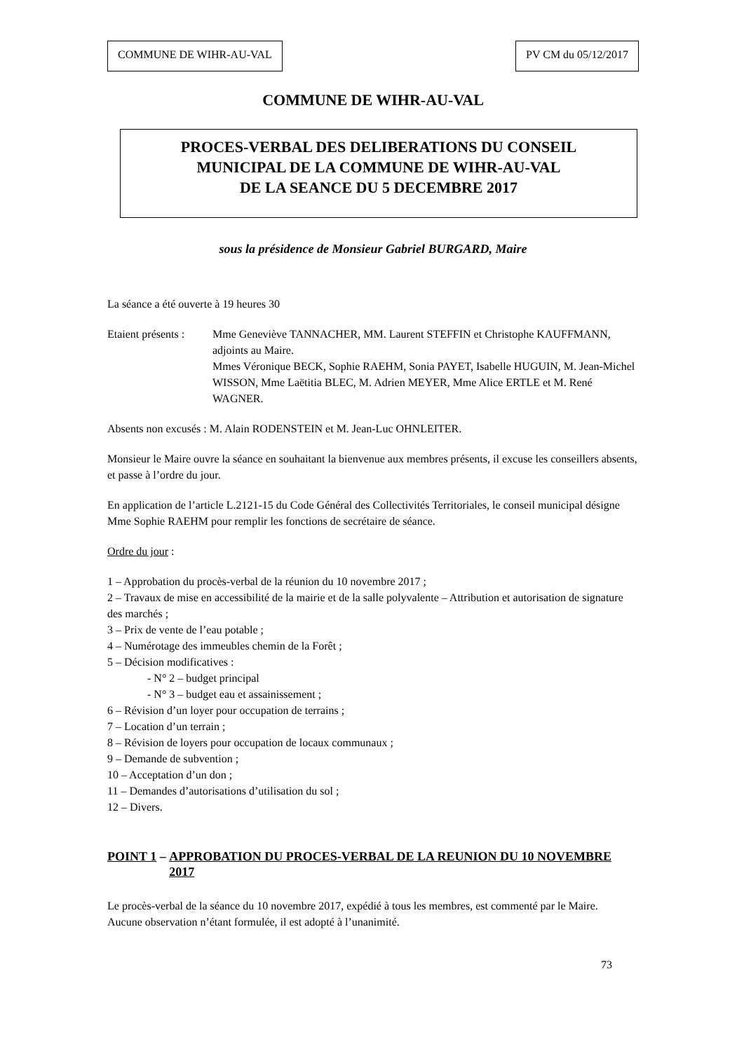COMMUNE DE WIHR-AU-VAL PV CM du 05/12/2017
COMMUNE DE WIHR-AU-VAL
PROCES-VERBAL DES DELIBERATIONS DU CONSEIL
MUNICIPAL DE LA COMMUNE DE WIHR-AU-VAL
DE LA SEANCE DU 5 DECEMBRE 2017
sous la présidence de Monsieur Gabriel BURGARD, Maire
La séance a été ouverte à 19 heures 30
Etaient présents :
Mme Geneviève TANNACHER, MM. Laurent STEFFIN et Christophe KAUFFMANN, adjoints au Maire.
Mmes Véronique BECK, Sophie RAEHM, Sonia PAYET, Isabelle HUGUIN, M. Jean-Michel WISSON, Mme Laëtitia BLEC, M. Adrien MEYER, Mme Alice ERTLE et M. René WAGNER.
Absents non excusés : M. Alain RODENSTEIN et M. Jean-Luc OHNLEITER.
Monsieur le Maire ouvre la séance en souhaitant la bienvenue aux membres présents, il excuse les conseillers absents, et passe à l’ordre du jour.
En application de l’article L.2121-15 du Code Général des Collectivités Territoriales, le conseil municipal désigne Mme Sophie RAEHM pour remplir les fonctions de secrétaire de séance.
Ordre du jour :
1 – Approbation du procès-verbal de la réunion du 10 novembre 2017 ;
2 – Travaux de mise en accessibilité de la mairie et de la salle polyvalente – Attribution et autorisation de signature des marchés ;
3 – Prix de vente de l’eau potable ;
4 – Numérotage des immeubles chemin de la Forêt ;
5 – Décision modificatives :
- N° 2 – budget principal
- N° 3 – budget eau et assainissement ;
6 – Révision d’un loyer pour occupation de terrains ;
7 – Location d’un terrain ;
8 – Révision de loyers pour occupation de locaux communaux ;
9 – Demande de subvention ;
10 – Acceptation d’un don ;
11 – Demandes d’autorisations d’utilisation du sol ;
12 – Divers.
POINT 1 – APPROBATION DU PROCES-VERBAL DE LA REUNION DU 10 NOVEMBRE 2017
Le procès-verbal de la séance du 10 novembre 2017, expédié à tous les membres, est commenté par le Maire.
Aucune observation n’étant formulée, il est adopté à l’unanimité.
73